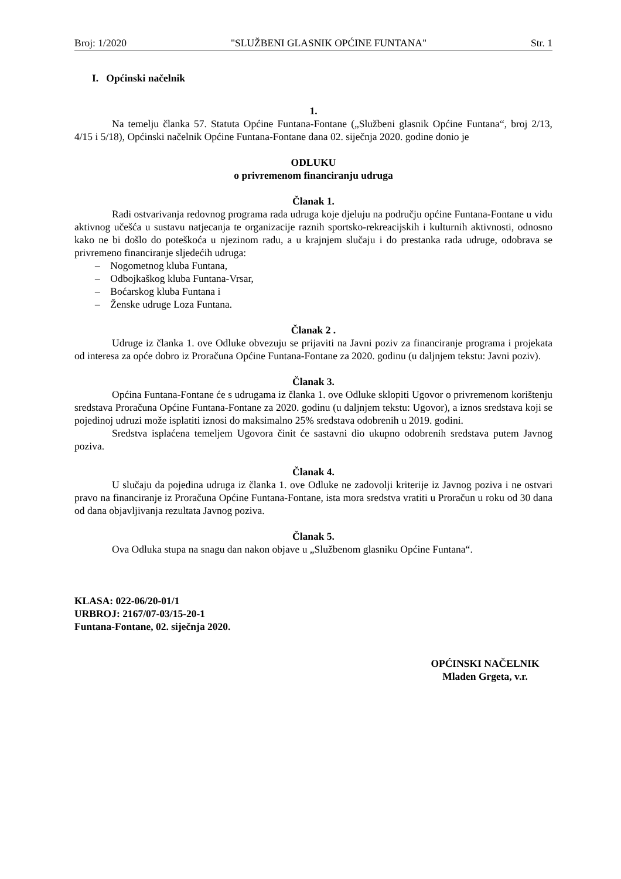Broj: 1/2020 "SLUŽBENI GLASNIK OPĆINE FUNTANA" Str. 1
I. Općinski načelnik
1.
Na temelju članka 57. Statuta Općine Funtana-Fontane („Službeni glasnik Općine Funtana“, broj 2/13, 4/15 i 5/18), Općinski načelnik Općine Funtana-Fontane dana 02. siječnja 2020. godine donio je
ODLUKU
o privremenom financiranju udruga
Članak 1.
Radi ostvarivanja redovnog programa rada udruga koje djeluju na području općine Funtana-Fontane u vidu aktivnog učešća u sustavu natjecanja te organizacije raznih sportsko-rekreacijskih i kulturnih aktivnosti, odnosno kako ne bi došlo do poteškoća u njezinom radu, a u krajnjem slučaju i do prestanka rada udruge, odobrava se privremeno financiranje sljedećih udruga:
– Nogometnog kluba Funtana,
– Odbojkaškog kluba Funtana-Vrsar,
– Boćarskog kluba Funtana i
– Ženske udruge Loza Funtana.
Članak 2 .
Udruge iz članka 1. ove Odluke obvezuju se prijaviti na Javni poziv za financiranje programa i projekata od interesa za opće dobro iz Proračuna Općine Funtana-Fontane za 2020. godinu (u daljnjem tekstu: Javni poziv).
Članak 3.
Općina Funtana-Fontane će s udrugama iz članka 1. ove Odluke sklopiti Ugovor o privremenom korištenju sredstava Proračuna Općine Funtana-Fontane za 2020. godinu (u daljnjem tekstu: Ugovor), a iznos sredstava koji se pojedinoj udruzi može isplatiti iznosi do maksimalno 25% sredstava odobrenih u 2019. godini.
Sredstva isplaćena temeljem Ugovora činit će sastavni dio ukupno odobrenih sredstava putem Javnog poziva.
Članak 4.
U slučaju da pojedina udruga iz članka 1. ove Odluke ne zadovolji kriterije iz Javnog poziva i ne ostvari pravo na financiranje iz Proračuna Općine Funtana-Fontane, ista mora sredstva vratiti u Proračun u roku od 30 dana od dana objavljivanja rezultata Javnog poziva.
Članak 5.
Ova Odluka stupa na snagu dan nakon objave u „Službenom glasniku Općine Funtana“.
KLASA: 022-06/20-01/1
URBROJ: 2167/07-03/15-20-1
Funtana-Fontane, 02. siječnja 2020.
OPĆINSKI NAČELNIK
Mladen Grgeta, v.r.